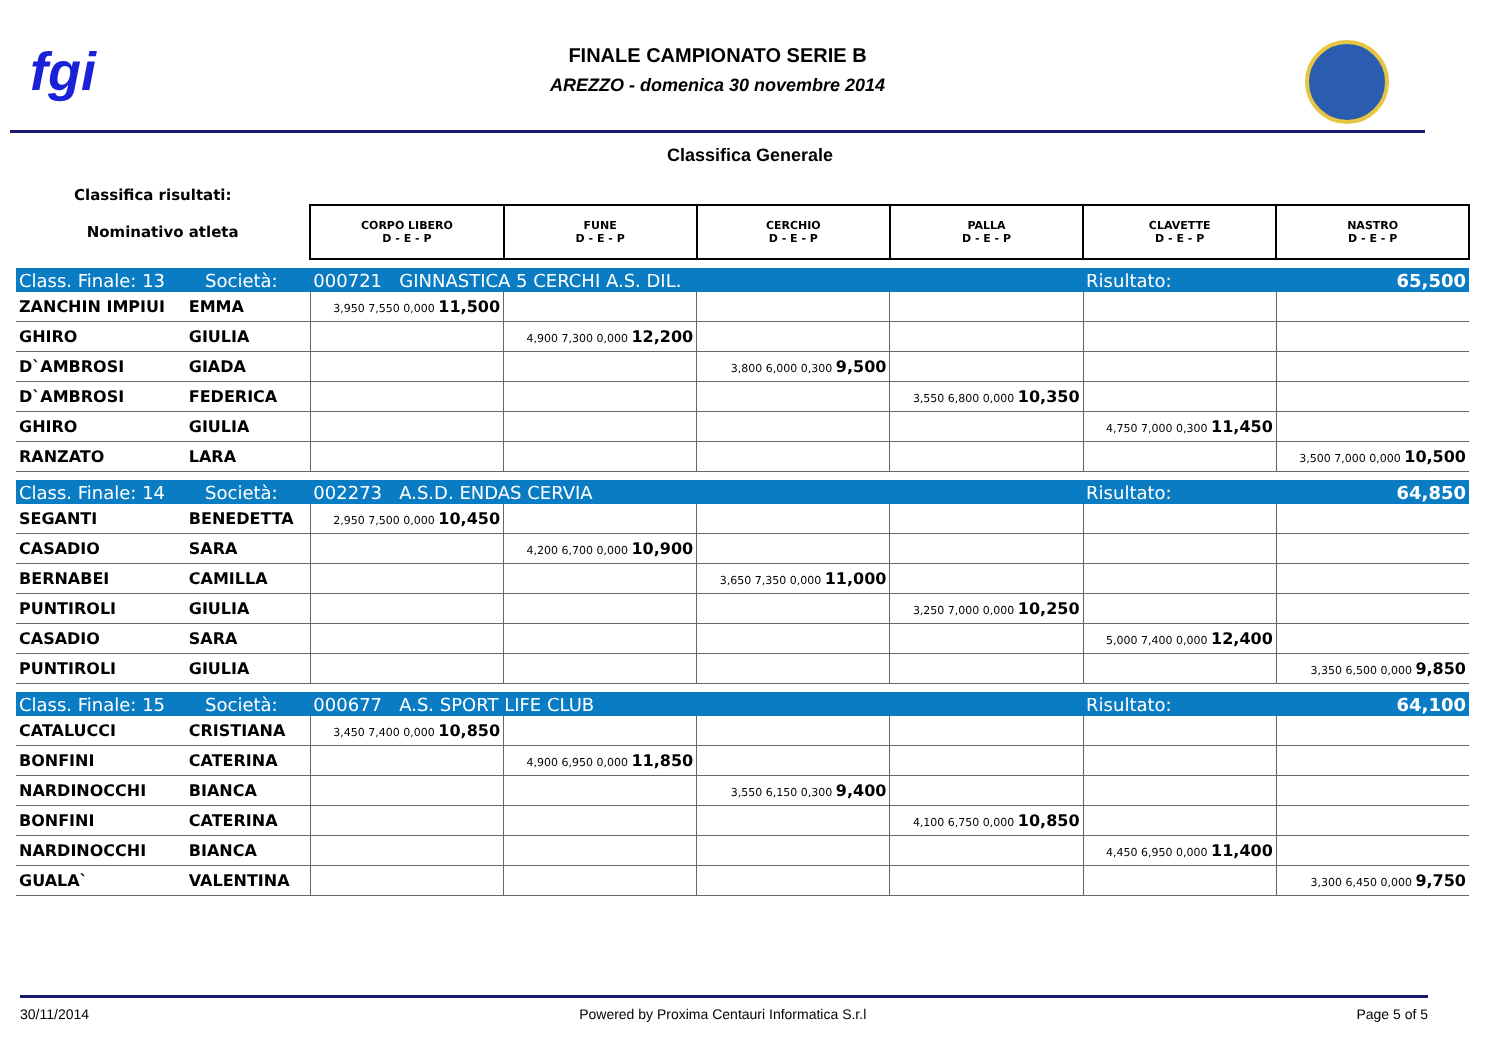fgi
FINALE CAMPIONATO SERIE B
AREZZO - domenica 30 novembre 2014
Classifica Generale
Classifica risultati:
| Nominativo atleta | | CORPO LIBERO D - E - P | FUNE D - E - P | CERCHIO D - E - P | PALLA D - E - P | CLAVETTE D - E - P | NASTRO D - E - P |
| Class. Finale: 13 Società: | | 000721 GINNASTICA 5 CERCHI A.S. DIL. | | | | Risultato: | 65,500 |
| ZANCHIN IMPIUI | EMMA | 3,950 7,550 0,000 11,500 | | | | | |
| GHIRO | GIULIA | | 4,900 7,300 0,000 12,200 | | | | |
| D`AMBROSI | GIADA | | | 3,800 6,000 0,300 9,500 | | | |
| D`AMBROSI | FEDERICA | | | | 3,550 6,800 0,000 10,350 | | |
| GHIRO | GIULIA | | | | | 4,750 7,000 0,300 11,450 | |
| RANZATO | LARA | | | | | | 3,500 7,000 0,000 10,500 |
| Class. Finale: 14 Società: | | 002273 A.S.D. ENDAS CERVIA | | | | Risultato: | 64,850 |
| SEGANTI | BENEDETTA | 2,950 7,500 0,000 10,450 | | | | | |
| CASADIO | SARA | | 4,200 6,700 0,000 10,900 | | | | |
| BERNABEI | CAMILLA | | | 3,650 7,350 0,000 11,000 | | | |
| PUNTIROLI | GIULIA | | | | 3,250 7,000 0,000 10,250 | | |
| CASADIO | SARA | | | | | 5,000 7,400 0,000 12,400 | |
| PUNTIROLI | GIULIA | | | | | | 3,350 6,500 0,000 9,850 |
| Class. Finale: 15 Società: | | 000677 A.S. SPORT LIFE CLUB | | | | Risultato: | 64,100 |
| CATALUCCI | CRISTIANA | 3,450 7,400 0,000 10,850 | | | | | |
| BONFINI | CATERINA | | 4,900 6,950 0,000 11,850 | | | | |
| NARDINOCCHI | BIANCA | | | 3,550 6,150 0,300 9,400 | | | |
| BONFINI | CATERINA | | | | 4,100 6,750 0,000 10,850 | | |
| NARDINOCCHI | BIANCA | | | | | 4,450 6,950 0,000 11,400 | |
| GUALA` | VALENTINA | | | | | | 3,300 6,450 0,000 9,750 |
30/11/2014 Powered by Proxima Centauri Informatica S.r.l Page 5 of 5